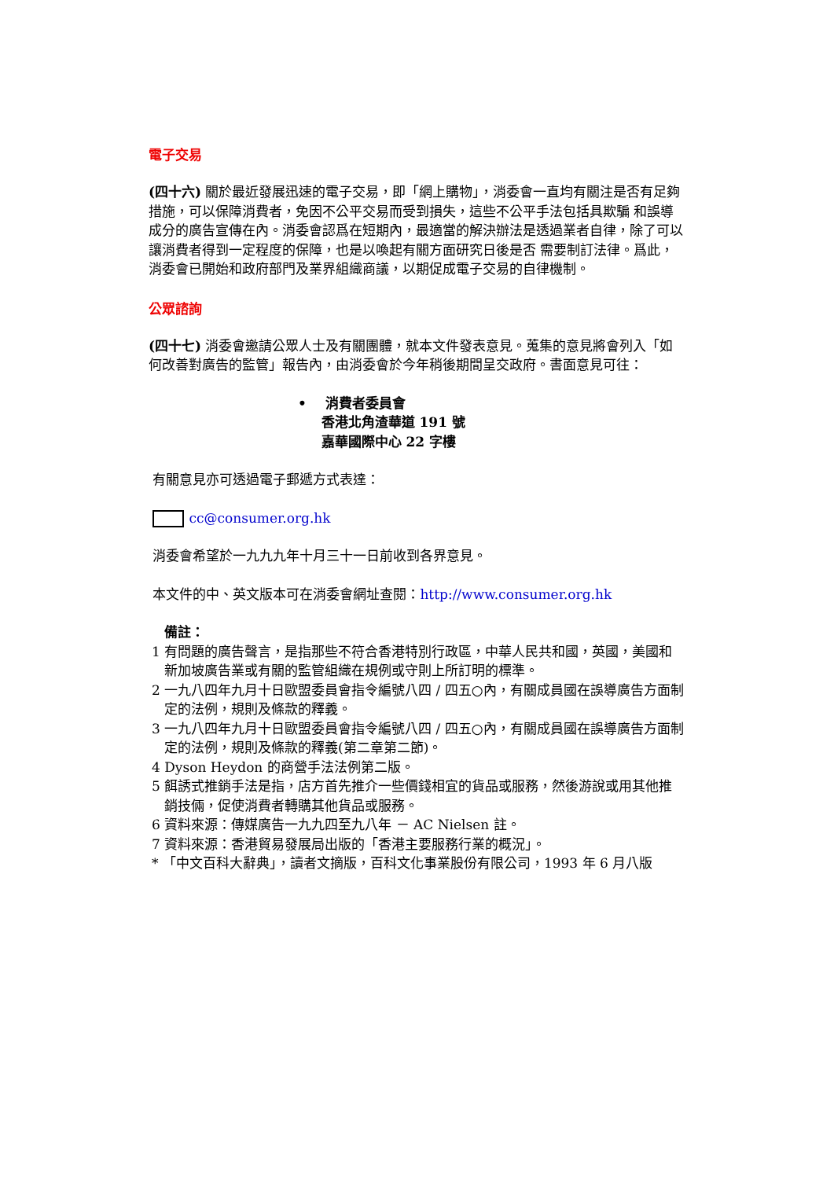電子交易
(四十六) 關於最近發展迅速的電子交易，即「網上購物」，消委會一直均有關注是否有足夠措施，可以保障消費者，免因不公平交易而受到損失，這些不公平手法包括具欺騙 和誤導成分的廣告宣傳在內。消委會認爲在短期內，最適當的解決辦法是透過業者自律，除了可以讓消費者得到一定程度的保障，也是以喚起有關方面研究日後是否 需要制訂法律。爲此，消委會已開始和政府部門及業界組織商議，以期促成電子交易的自律機制。
公眾諮詢
(四十七) 消委會邀請公眾人士及有關團體，就本文件發表意見。蒐集的意見將會列入「如何改善對廣告的監管」報告內，由消委會於今年稍後期間呈交政府。書面意見可往：
• 消費者委員會
香港北角渣華道 191 號
嘉華國際中心 22 字樓
有關意見亦可透過電子郵遞方式表達：
cc@consumer.org.hk
消委會希望於一九九九年十月三十一日前收到各界意見。
本文件的中、英文版本可在消委會網址查閱：http://www.consumer.org.hk
備註：
1 有問題的廣告聲言，是指那些不符合香港特別行政區，中華人民共和國，英國，美國和新加坡廣告業或有關的監管組織在規例或守則上所訂明的標準。
2 一九八四年九月十日歐盟委員會指令編號八四 / 四五○內，有關成員國在誤導廣告方面制定的法例，規則及條款的釋義。
3 一九八四年九月十日歐盟委員會指令編號八四 / 四五○內，有關成員國在誤導廣告方面制定的法例，規則及條款的釋義(第二章第二節)。
4 Dyson Heydon 的商營手法法例第二版。
5 餌誘式推銷手法是指，店方首先推介一些價錢相宜的貨品或服務，然後游說或用其他推銷技倆，促使消費者轉購其他貨品或服務。
6 資料來源：傳媒廣告一九九四至九八年 － AC Nielsen 註。
7 資料來源：香港貿易發展局出版的「香港主要服務行業的概況」。
* 「中文百科大辭典」，讀者文摘版，百科文化事業股份有限公司，1993 年 6 月八版